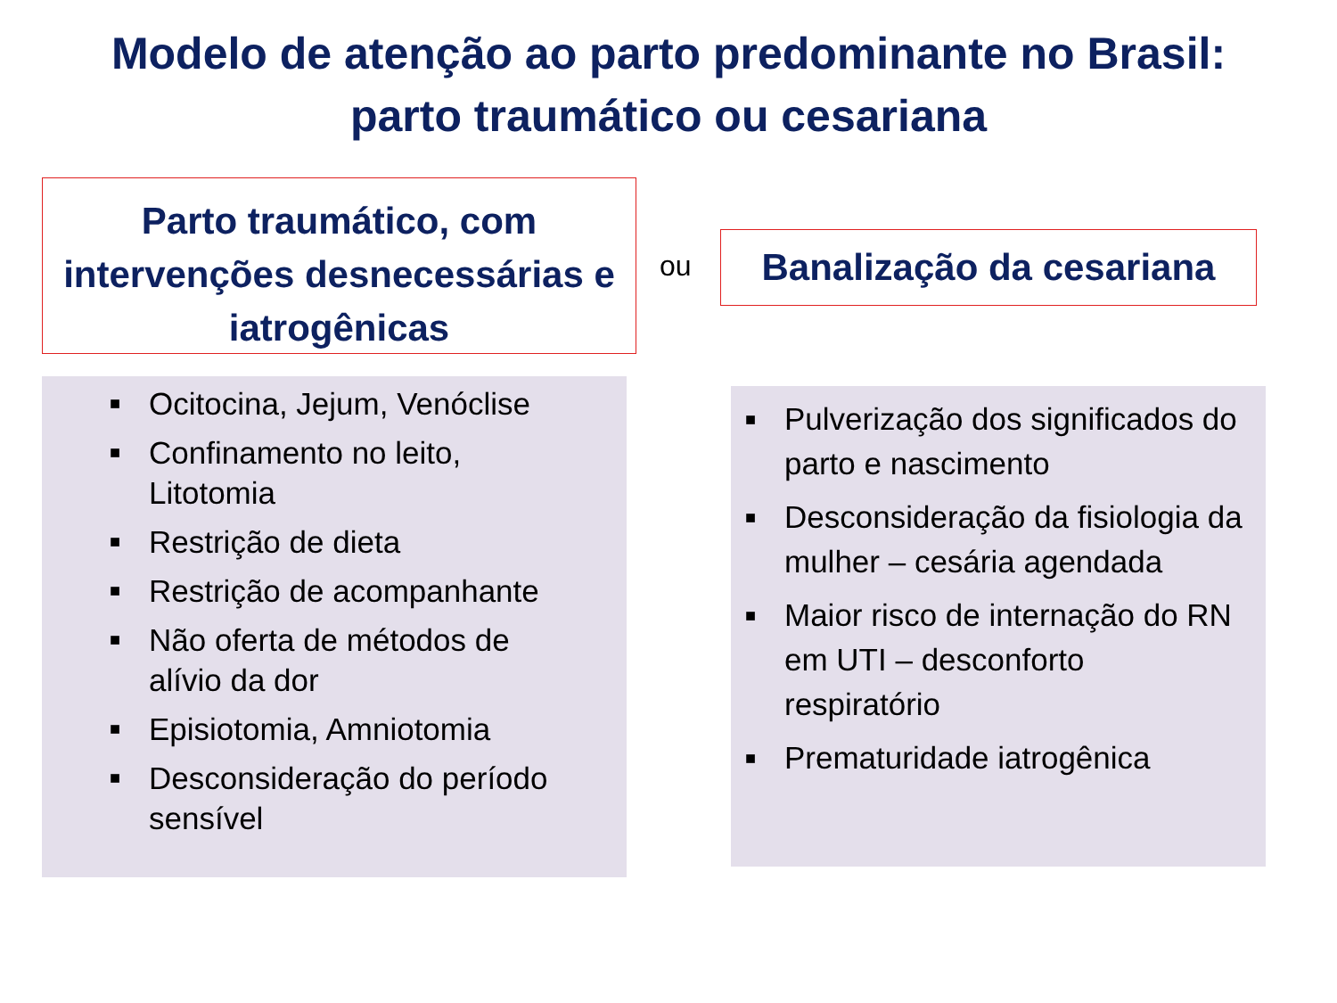Modelo de atenção ao parto predominante no Brasil:
parto traumático ou cesariana
Parto traumático, com
intervenções desnecessárias e
iatrogênicas
ou
Banalização da cesariana
■ Ocitocina, Jejum, Venóclise
■ Confinamento no leito, Litotomia
■ Restrição de dieta
■ Restrição de acompanhante
■ Não oferta de métodos de alívio da dor
■ Episiotomia, Amniotomia
■ Desconsideração do período sensível
■ Pulverização dos significados do parto e nascimento
■ Desconsideração da fisiologia da mulher – cesária agendada
■ Maior risco de internação do RN em UTI – desconforto respiratório
■ Prematuridade iatrogênica